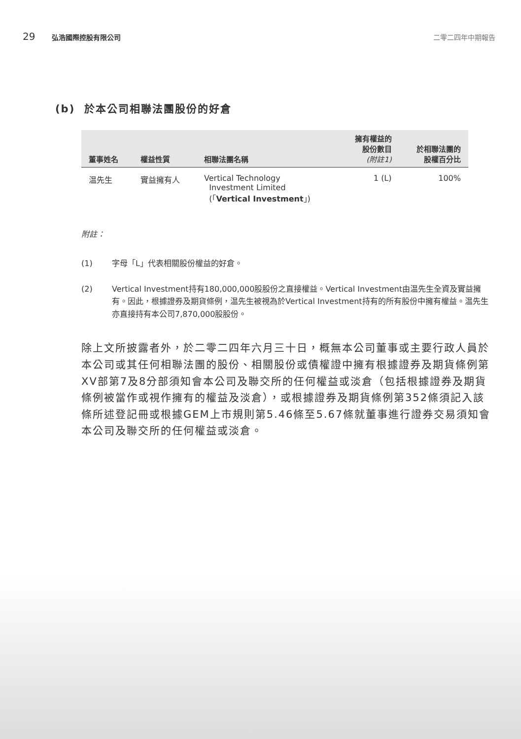29 弘浩國際控股有限公司 二零二四年中期報告
(b) 於本公司相聯法團股份的好倉
| 董事姓名 | 權益性質 | 相聯法團名稱 | 擁有權益的 股份數目 (附註1) | 於相聯法團的 股權百分比 |
| --- | --- | --- | --- | --- |
| 温先生 | 實益擁有人 | Vertical Technology Investment Limited (「 Vertical Investment 」) | 1 (L) | 100% |
附註：
(1) 字母「L」代表相關股份權益的好倉。
(2) Vertical Investment持有180,000,000股股份之直接權益。Vertical Investment由温先生全資及實益擁有。因此，根據證券及期貨條例，温先生被視為於Vertical Investment持有的所有股份中擁有權益。温先生亦直接持有本公司7,870,000股股份。
除上文所披露者外，於二零二四年六月三十日，概無本公司董事或主要行政人員於本公司或其任何相聯法團的股份、相關股份或債權證中擁有根據證券及期貨條例第XV部第7及8分部須知會本公司及聯交所的任何權益或淡倉（包括根據證券及期貨條例被當作或視作擁有的權益及淡倉），或根據證券及期貨條例第352條須記入該條所述登記冊或根據GEM上市規則第5.46條至5.67條就董事進行證券交易須知會本公司及聯交所的任何權益或淡倉。